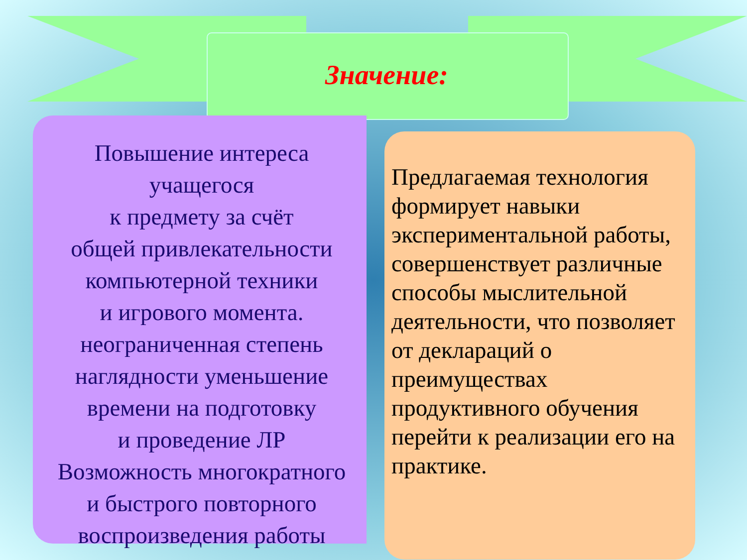Значение:
Повышение интереса
учащегося
к предмету за счёт
общей привлекательности
компьютерной техники
и игрового момента.
неограниченная степень
наглядности уменьшение
времени на подготовку
и проведение ЛР
Возможность многократного
и быстрого повторного
воспроизведения работы
Предлагаемая технология формирует навыки экспериментальной работы,
совершенствует различные способы мыслительной деятельности, что позволяет
от деклараций о преимуществах продуктивного обучения перейти к реализации его на практике.